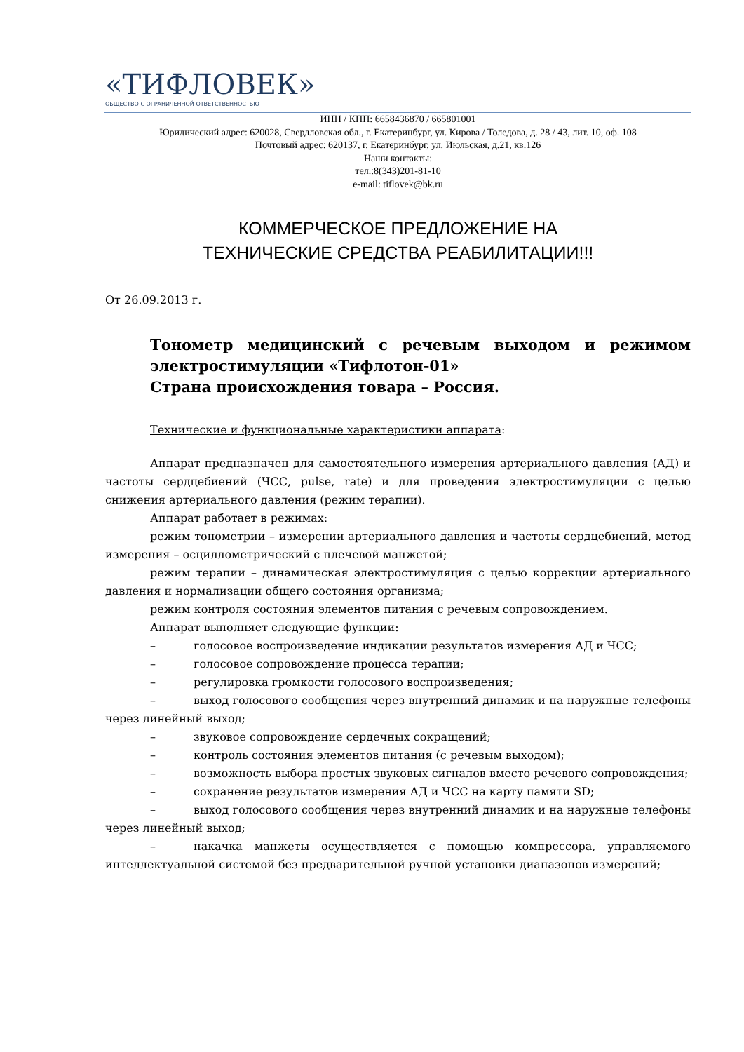«ТИФЛОВЕК»
ОБЩЕСТВО С ОГРАНИЧЕННОЙ ОТВЕТСТВЕННОСТЬЮ
ИНН / КПП: 6658436870 / 665801001
Юридический адрес: 620028, Свердловская обл., г. Екатеринбург, ул. Кирова / Толедова, д. 28 / 43, лит. 10, оф. 108
Почтовый адрес: 620137, г. Екатеринбург, ул. Июльская, д.21, кв.126
Наши контакты:
тел.:8(343)201-81-10
e-mail: tiflovek@bk.ru
КОММЕРЧЕСКОЕ ПРЕДЛОЖЕНИЕ НА
ТЕХНИЧЕСКИЕ СРЕДСТВА РЕАБИЛИТАЦИИ!!!
От 26.09.2013 г.
Тонометр медицинский с речевым выходом и режимом электростимуляции «Тифлотон-01»
Страна происхождения товара – Россия.
Технические и функциональные характеристики аппарата:
Аппарат предназначен для самостоятельного измерения артериального давления (АД) и частоты сердцебиений (ЧСС, pulse, rate) и для проведения электростимуляции с целью снижения артериального давления (режим терапии).
Аппарат работает в режимах:
режим тонометрии – измерении артериального давления и частоты сердцебиений, метод измерения – осциллометрический с плечевой манжетой;
режим терапии – динамическая электростимуляция с целью коррекции артериального давления и нормализации общего состояния организма;
режим контроля состояния элементов питания с речевым сопровождением.
Аппарат выполняет следующие функции:
– голосовое воспроизведение индикации результатов измерения АД и ЧСС;
– голосовое сопровождение процесса терапии;
– регулировка громкости голосового воспроизведения;
– выход голосового сообщения через внутренний динамик и на наружные телефоны через линейный выход;
– звуковое сопровождение сердечных сокращений;
– контроль состояния элементов питания (с речевым выходом);
– возможность выбора простых звуковых сигналов вместо речевого сопровождения;
– сохранение результатов измерения АД и ЧСС на карту памяти SD;
– выход голосового сообщения через внутренний динамик и на наружные телефоны через линейный выход;
– накачка манжеты осуществляется с помощью компрессора, управляемого интеллектуальной системой без предварительной ручной установки диапазонов измерений;